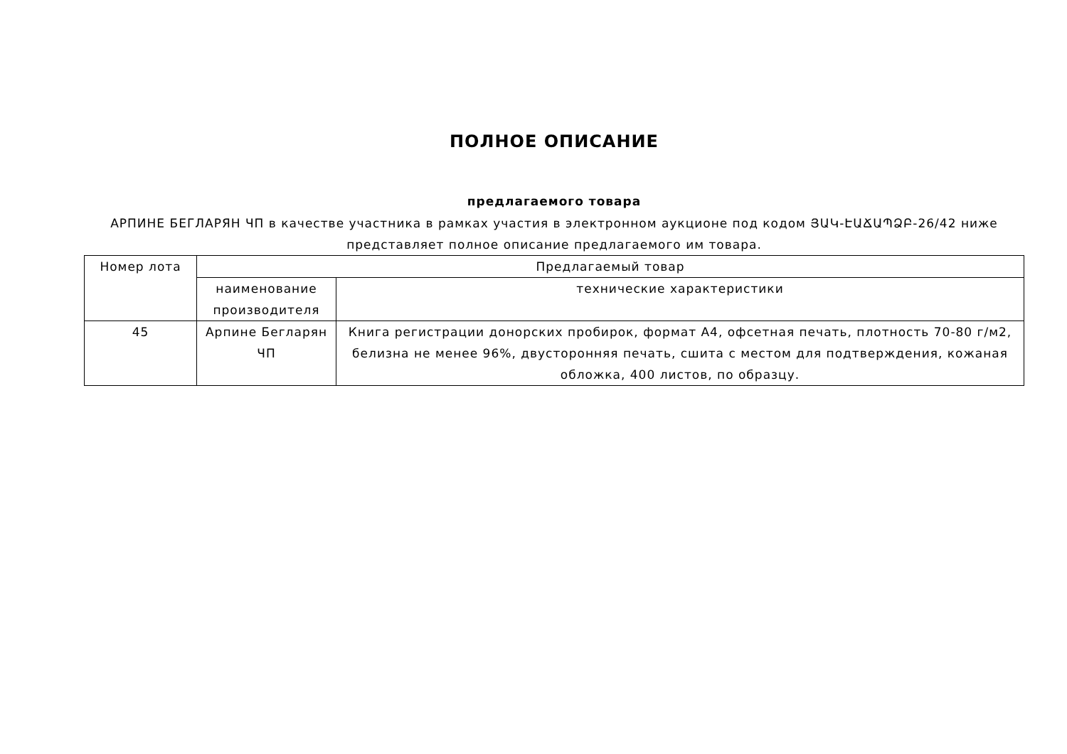ПОЛНОЕ ОПИСАНИЕ
предлагаемого товара
АРПИНЕ БЕГЛАРЯН ЧП в качестве участника в рамках участия в электронном аукционе под кодом ՅԱԿ-ԷԱՃԱՊՁԲ-26/42 ниже представляет полное описание предлагаемого им товара.
| Номер лота | Предлагаемый товар | |
| --- | --- | --- |
| | наименование производителя | технические характеристики |
| 45 | Арпине Бегларян ЧП | Книга регистрации донорских пробирок, формат А4, офсетная печать, плотность 70-80 г/м2, белизна не менее 96%, двусторонняя печать, сшита с местом для подтверждения, кожаная обложка, 400 листов, по образцу. |